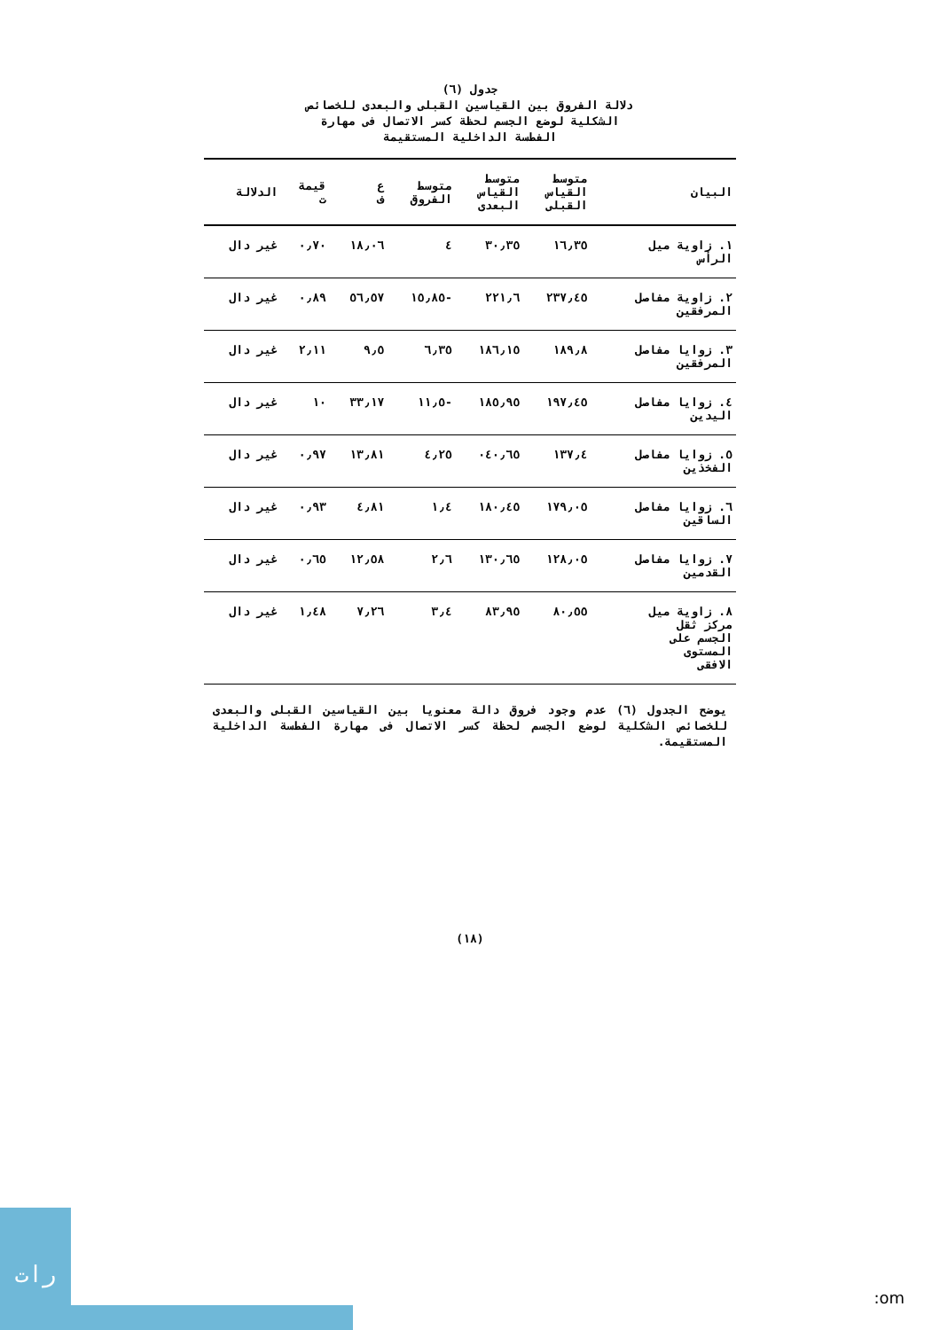جدول (٦)
دلالة الفروق بين القياسين القبلى والبعدى للخصائص
الشكلية لوضع الجسم لحظة كسر الاتصال فى مهارة
الفطسة الداخلية المستقيمة
| البيان | متوسط القياس القبلى | متوسط القياس البعدى | متوسط الفروق | ع ف | قيمة ت | الدلالة |
| --- | --- | --- | --- | --- | --- | --- |
| ١. زاوية ميل الرأس | ١٦٫٣٥ | ٣٠٫٣٥ | ٤ | ١٨٫٠٦ | ٠٫٧٠ | غير دال |
| ٢. زاوية مفاصل المرفقين | ٢٣٧٫٤٥ | ٢٢١٫٦ | -١٥٫٨٥ | ٥٦٫٥٧ | ٠٫٨٩ | غير دال |
| ٣. زوايا مفاصل المرفقين | ١٨٩٫٨ | ١٨٦٫١٥ | ٦٫٣٥ | ٩٫٥ | ٢٫١١ | غير دال |
| ٤. زوايا مفاصل اليدين | ١٩٧٫٤٥ | ١٨٥٫٩٥ | -١١٫٥ | ٣٣٫١٧ | ١٠ | غير دال |
| ٥. زوايا مفاصل الفخذين | ١٣٧٫٤ | ٠٤٠٫٦٥ | ٤٫٢٥ | ١٣٫٨١ | ٠٫٩٧ | غير دال |
| ٦. زوايا مفاصل الساقين | ١٧٩٫٠٥ | ١٨٠٫٤٥ | ١٫٤ | ٤٫٨١ | ٠٫٩٣ | غير دال |
| ٧. زوايا مفاصل القدمين | ١٢٨٫٠٥ | ١٣٠٫٦٥ | ٢٫٦ | ١٢٫٥٨ | ٠٫٦٥ | غير دال |
| ٨. زاوية ميل مركز ثقل الجسم على المستوى الافقى | ٨٠٫٥٥ | ٨٣٫٩٥ | ٣٫٤ | ٧٫٢٦ | ١٫٤٨ | غير دال |
يوضح الجدول (٦) عدم وجود فروق دالة معنويا بين القياسين القبلى والبعدى للخصائص الشكلية لوضع الجسم لحظة كسر الاتصال فى مهارة الفطسة الداخلية المستقيمة.
(١٨)
رات
:om